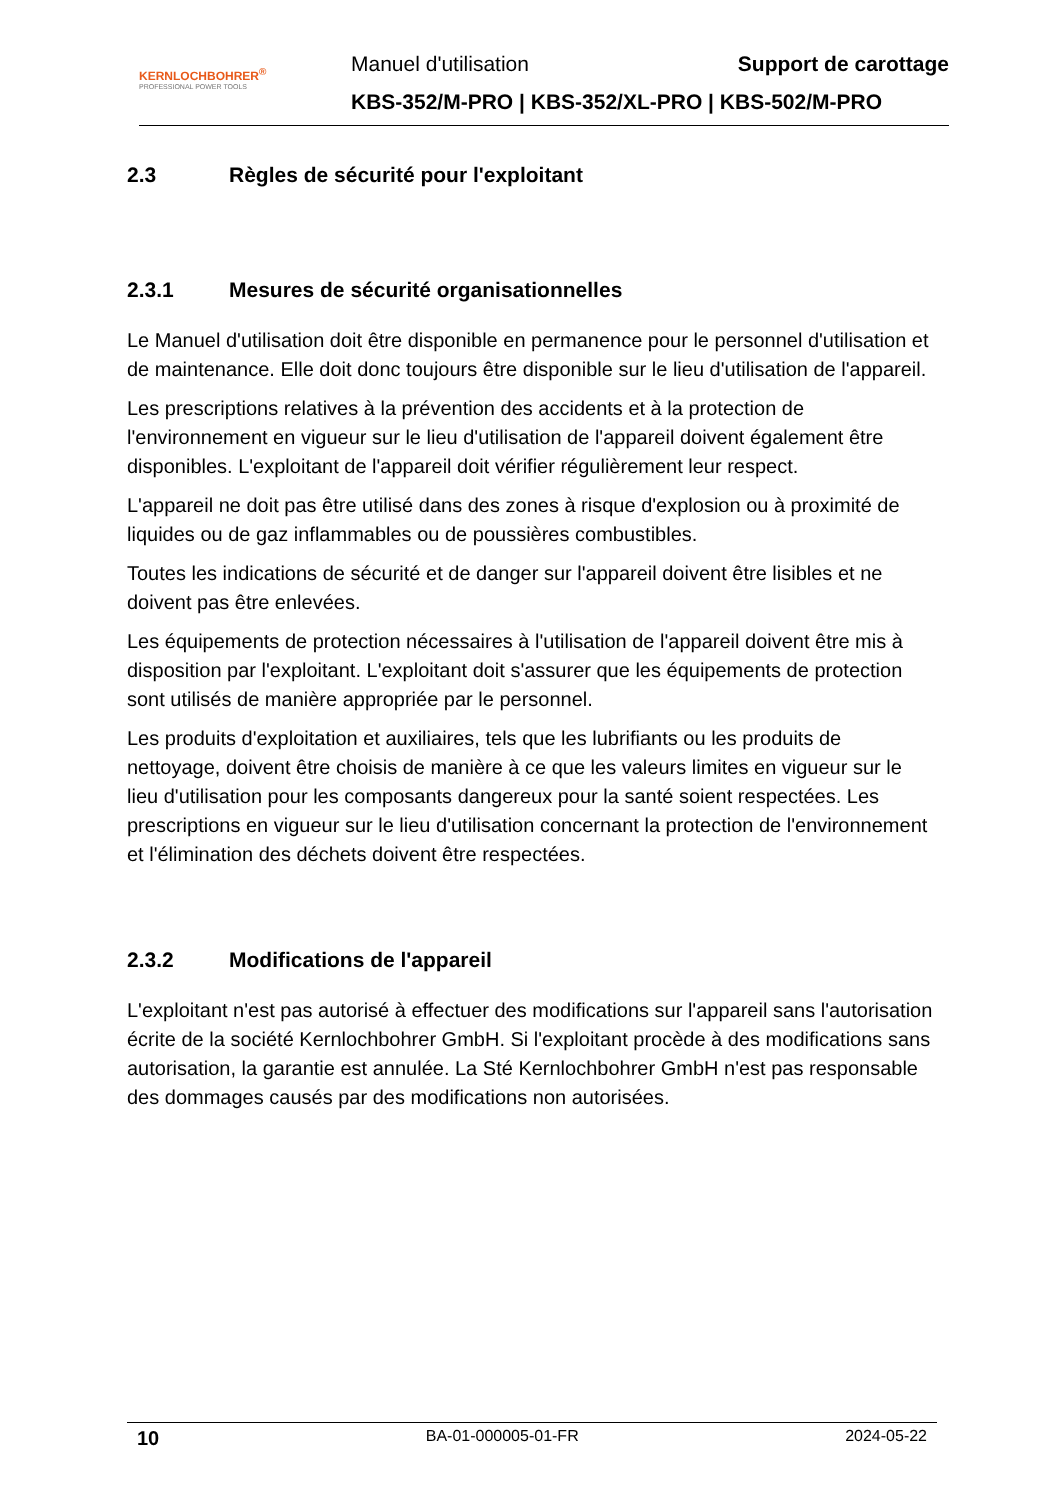KERNLOCHBOHRER<sup>®</sup>
PROFESSIONAL POWER TOOLS
Manuel d'utilisation Support de carottage
KBS-352/M-PRO | KBS-352/XL-PRO | KBS-502/M-PRO
2.3 Règles de sécurité pour l'exploitant
2.3.1 Mesures de sécurité organisationnelles
Le Manuel d'utilisation doit être disponible en permanence pour le personnel d'utilisation et de maintenance. Elle doit donc toujours être disponible sur le lieu d'utilisation de l'appareil.
Les prescriptions relatives à la prévention des accidents et à la protection de l'environnement en vigueur sur le lieu d'utilisation de l'appareil doivent également être disponibles. L'exploitant de l'appareil doit vérifier régulièrement leur respect.
L'appareil ne doit pas être utilisé dans des zones à risque d'explosion ou à proximité de liquides ou de gaz inflammables ou de poussières combustibles.
Toutes les indications de sécurité et de danger sur l'appareil doivent être lisibles et ne doivent pas être enlevées.
Les équipements de protection nécessaires à l'utilisation de l'appareil doivent être mis à disposition par l'exploitant. L'exploitant doit s'assurer que les équipements de protection sont utilisés de manière appropriée par le personnel.
Les produits d'exploitation et auxiliaires, tels que les lubrifiants ou les produits de nettoyage, doivent être choisis de manière à ce que les valeurs limites en vigueur sur le lieu d'utilisation pour les composants dangereux pour la santé soient respectées. Les prescriptions en vigueur sur le lieu d'utilisation concernant la protection de l'environnement et l'élimination des déchets doivent être respectées.
2.3.2 Modifications de l'appareil
L'exploitant n'est pas autorisé à effectuer des modifications sur l'appareil sans l'autorisation écrite de la société Kernlochbohrer GmbH. Si l'exploitant procède à des modifications sans autorisation, la garantie est annulée. La Sté Kernlochbohrer GmbH n'est pas responsable des dommages causés par des modifications non autorisées.
10 BA-01-000005-01-FR 2024-05-22